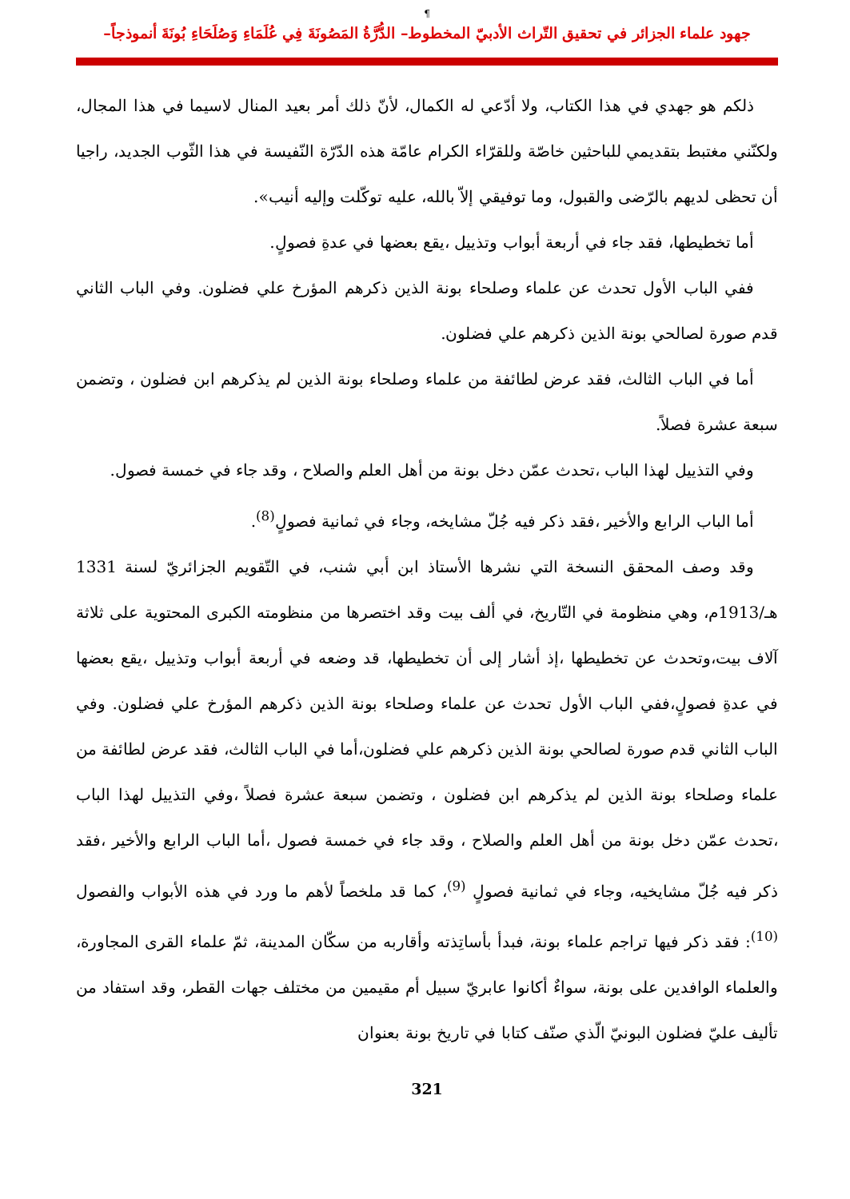¶
جهود علماء الجزائر في تحقيق التّراث الأدبيّ المخطوط– الدُّرَّةُ المَصُونَةَ فِي عُلَمَاءِ وَصُلَحَاءِ بُونَةَ أنموذجاً–
ذلكم هو جهدي في هذا الكتاب، ولا أدّعي له الكمال، لأنّ ذلك أمر بعيد المنال لاسيما في هذا المجال، ولكنّني مغتبط بتقديمي للباحثين خاصّة وللقرّاء الكرام عامّة هذه الدّرّة النّفيسة في هذا الثّوب الجديد، راجيا أن تحظى لديهم بالرّضى والقبول، وما توفيقي إلاّ بالله، عليه توكّلت وإليه أنيب».
أما تخطيطها، فقد جاء في أربعة أبواب وتذييل ،يقع بعضها في عدةِ فصولٍ.
ففي الباب الأول تحدث عن علماء وصلحاء بونة الذين ذكرهم المؤرخ علي فضلون. وفي الباب الثاني قدم صورة لصالحي بونة الذين ذكرهم علي فضلون.
أما في الباب الثالث، فقد عرض لطائفة من علماء وصلحاء بونة الذين لم يذكرهم ابن فضلون ، وتضمن سبعة عشرة فصلاً.
وفي التذييل لهذا الباب ،تحدث عمّن دخل بونة من أهل العلم والصلاح ، وقد جاء في خمسة فصول.
أما الباب الرابع والأخير ،فقد ذكر فيه جُلّ مشايخه، وجاء في ثمانية فصولٍ<sup>(8)</sup>.
وقد وصف المحقق النسخة التي نشرها الأستاذ ابن أبي شنب، في التّقويم الجزائريّ لسنة 1331 هـ/1913م، وهي منظومة في التّاريخ، في ألف بيت وقد اختصرها من منظومته الكبرى المحتوية على ثلاثة آلاف بيت،وتحدث عن تخطيطها ،إذ أشار إلى أن تخطيطها، قد وضعه في أربعة أبواب وتذييل ،يقع بعضها في عدةِ فصولٍ،ففي الباب الأول تحدث عن علماء وصلحاء بونة الذين ذكرهم المؤرخ علي فضلون. وفي الباب الثاني قدم صورة لصالحي بونة الذين ذكرهم علي فضلون،أما في الباب الثالث، فقد عرض لطائفة من علماء وصلحاء بونة الذين لم يذكرهم ابن فضلون ، وتضمن سبعة عشرة فصلاً ،وفي التذييل لهذا الباب ،تحدث عمّن دخل بونة من أهل العلم والصلاح ، وقد جاء في خمسة فصول ،أما الباب الرابع والأخير ،فقد ذكر فيه جُلّ مشايخيه، وجاء في ثمانية فصولٍ <sup>(9)</sup>، كما قد ملخصاً لأهم ما ورد في هذه الأبواب والفصول <sup>(10)</sup>: فقد ذكر فيها تراجم علماء بونة، فبدأ بأساتِذته وأقاربه من سكّان المدينة، ثمّ علماء القرى المجاورة، والعلماء الوافدين على بونة، سواءٌ أكانوا عابريّ سبيل أم مقيمين من مختلف جهات القطر، وقد استفاد من تأليف عليّ فضلون البونيّ الّذي صنّف كتابا في تاريخ بونة بعنوان
321